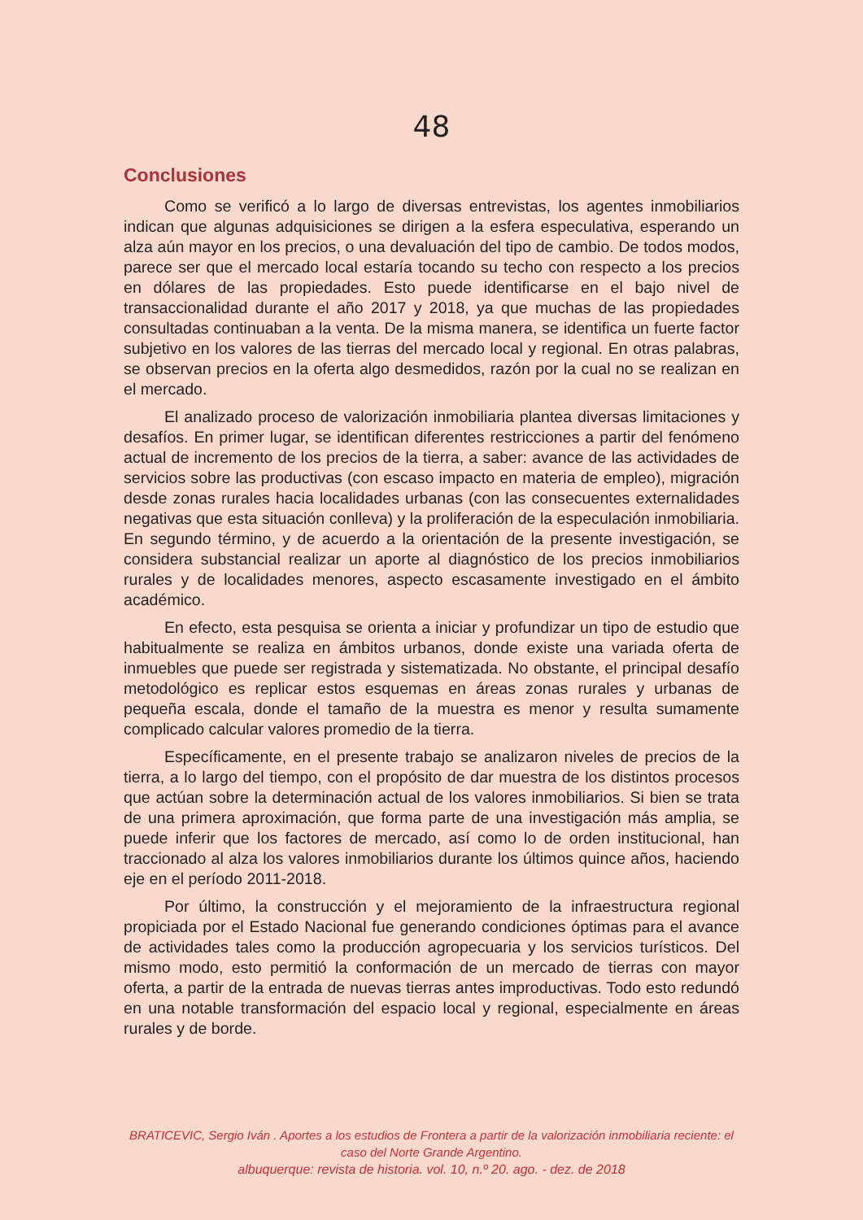48
Conclusiones
Como se verificó a lo largo de diversas entrevistas, los agentes inmobiliarios indican que algunas adquisiciones se dirigen a la esfera especulativa, esperando un alza aún mayor en los precios, o una devaluación del tipo de cambio. De todos modos, parece ser que el mercado local estaría tocando su techo con respecto a los precios en dólares de las propiedades. Esto puede identificarse en el bajo nivel de transaccionalidad durante el año 2017 y 2018, ya que muchas de las propiedades consultadas continuaban a la venta. De la misma manera, se identifica un fuerte factor subjetivo en los valores de las tierras del mercado local y regional. En otras palabras, se observan precios en la oferta algo desmedidos, razón por la cual no se realizan en el mercado.
El analizado proceso de valorización inmobiliaria plantea diversas limitaciones y desafíos. En primer lugar, se identifican diferentes restricciones a partir del fenómeno actual de incremento de los precios de la tierra, a saber: avance de las actividades de servicios sobre las productivas (con escaso impacto en materia de empleo), migración desde zonas rurales hacia localidades urbanas (con las consecuentes externalidades negativas que esta situación conlleva) y la proliferación de la especulación inmobiliaria. En segundo término, y de acuerdo a la orientación de la presente investigación, se considera substancial realizar un aporte al diagnóstico de los precios inmobiliarios rurales y de localidades menores, aspecto escasamente investigado en el ámbito académico.
En efecto, esta pesquisa se orienta a iniciar y profundizar un tipo de estudio que habitualmente se realiza en ámbitos urbanos, donde existe una variada oferta de inmuebles que puede ser registrada y sistematizada. No obstante, el principal desafío metodológico es replicar estos esquemas en áreas zonas rurales y urbanas de pequeña escala, donde el tamaño de la muestra es menor y resulta sumamente complicado calcular valores promedio de la tierra.
Específicamente, en el presente trabajo se analizaron niveles de precios de la tierra, a lo largo del tiempo, con el propósito de dar muestra de los distintos procesos que actúan sobre la determinación actual de los valores inmobiliarios. Si bien se trata de una primera aproximación, que forma parte de una investigación más amplia, se puede inferir que los factores de mercado, así como lo de orden institucional, han traccionado al alza los valores inmobiliarios durante los últimos quince años, haciendo eje en el período 2011-2018.
Por último, la construcción y el mejoramiento de la infraestructura regional propiciada por el Estado Nacional fue generando condiciones óptimas para el avance de actividades tales como la producción agropecuaria y los servicios turísticos. Del mismo modo, esto permitió la conformación de un mercado de tierras con mayor oferta, a partir de la entrada de nuevas tierras antes improductivas. Todo esto redundó en una notable transformación del espacio local y regional, especialmente en áreas rurales y de borde.
BRATICEVIC, Sergio Iván . Aportes a los estudios de Frontera a partir de la valorización inmobiliaria reciente: el caso del Norte Grande Argentino.
albuquerque: revista de historia. vol. 10, n.º 20. ago. - dez. de 2018